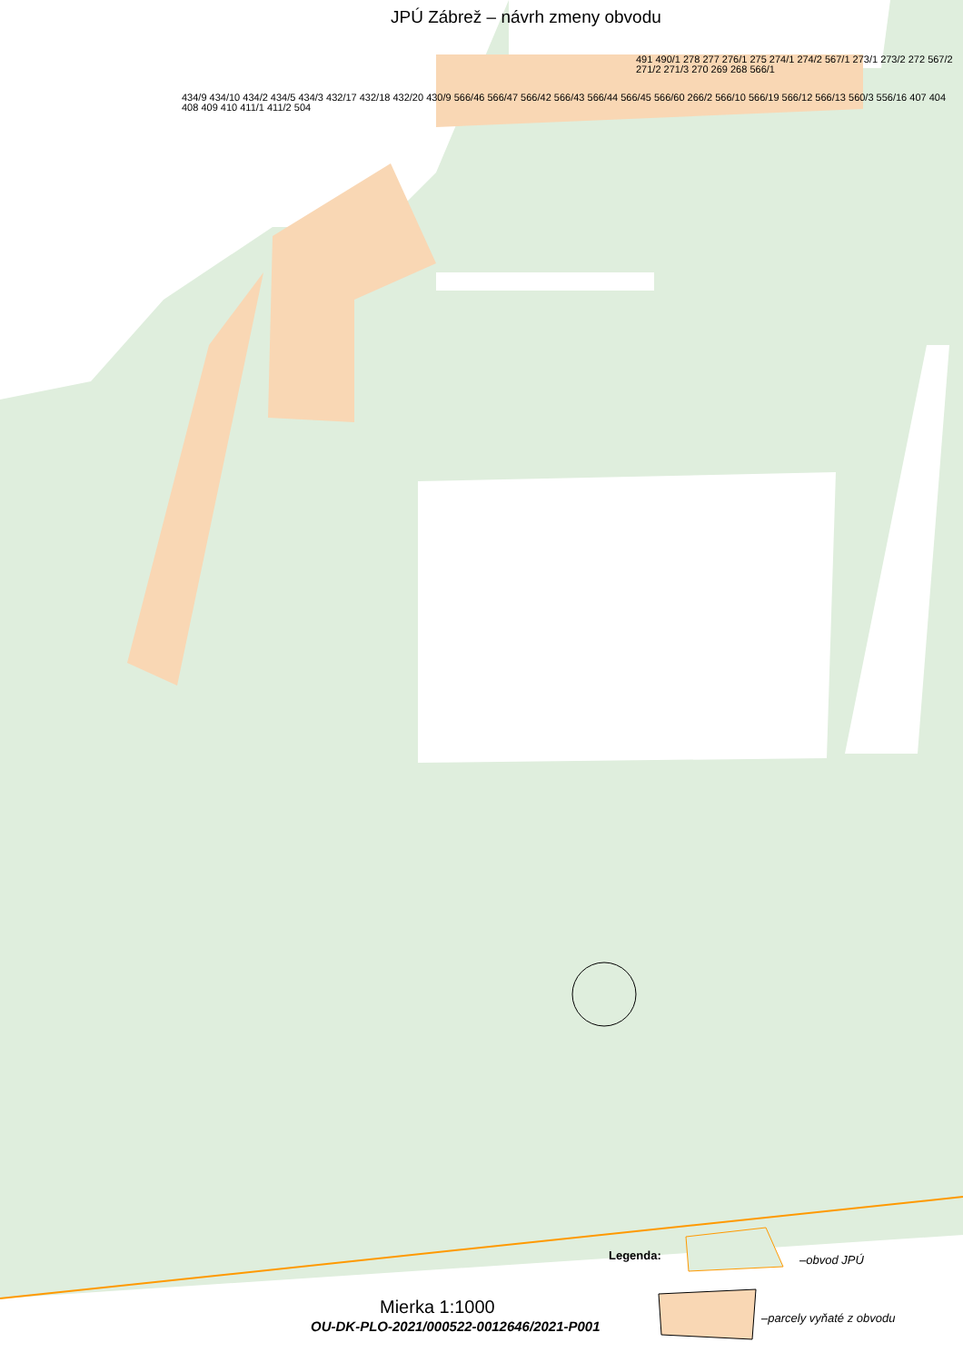JPÚ Zábrež – návrh zmeny obvodu
491 490/1 278 277 276/1 275 274/1 274/2 567/1 273/1 273/2 272 567/2 271/2 271/3 270 269 268 566/1
434/9 434/10 434/2 434/5 434/3 432/17 432/18 432/20 430/9 566/46 566/47 566/42 566/43 566/44 566/45 566/60 266/2 566/10 566/19 566/12 566/13 560/3 556/16 407 404 408 409 410 411/1 411/2 504
Legenda: –obvod JPÚ
Mierka 1:1000
OU-DK-PLO-2021/000522-0012646/2021-P001
–parcely vyňaté z obvodu